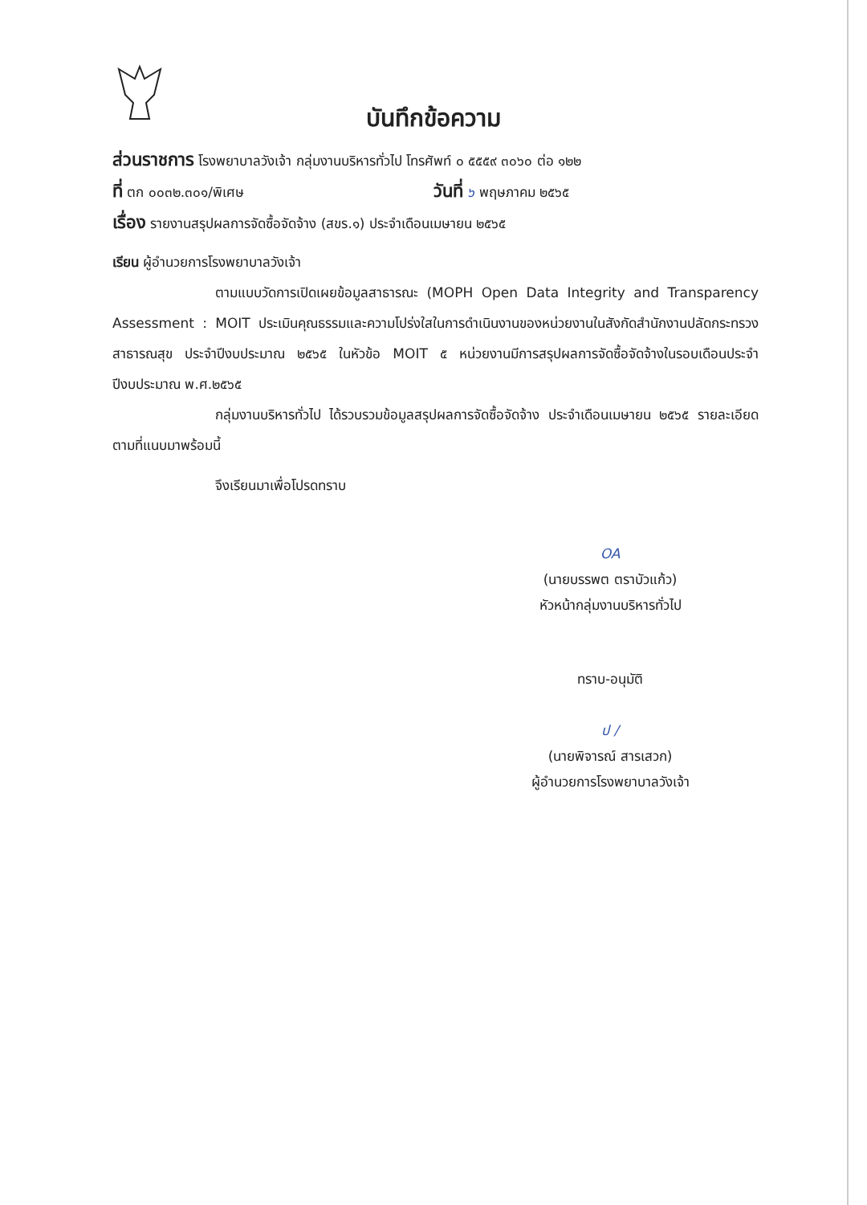บันทึกข้อความ
ส่วนราชการ โรงพยาบาลวังเจ้า กลุ่มงานบริหารทั่วไป โทรศัพท์ ๐ ๕๕๕๙ ๓๐๖๐ ต่อ ๑๒๒
ที่ ตก ๐๐๓๒.๓๐๑/พิเศษ วันที่ ๖ พฤษภาคม ๒๕๖๕
เรื่อง รายงานสรุปผลการจัดซื้อจัดจ้าง (สขร.๑) ประจำเดือนเมษายน ๒๕๖๕
เรียน ผู้อำนวยการโรงพยาบาลวังเจ้า
ตามแบบวัดการเปิดเผยข้อมูลสาธารณะ (MOPH Open Data Integrity and Transparency Assessment : MOIT ประเมินคุณธรรมและความโปร่งใสในการดำเนินงานของหน่วยงานในสังกัดสำนักงานปลัดกระทรวงสาธารณสุข ประจำปีงบประมาณ ๒๕๖๕ ในหัวข้อ MOIT ๕ หน่วยงานมีการสรุปผลการจัดซื้อจัดจ้างในรอบเดือนประจำปีงบประมาณ พ.ศ.๒๕๖๕
กลุ่มงานบริหารทั่วไป ได้รวบรวมข้อมูลสรุปผลการจัดซื้อจัดจ้าง ประจำเดือนเมษายน ๒๕๖๕ รายละเอียดตามที่แนบมาพร้อมนี้
จึงเรียนมาเพื่อโปรดทราบ
OA
(นายบรรพต ตราบัวแก้ว)
หัวหน้ากลุ่มงานบริหารทั่วไป
ทราบ-อนุมัติ
ป /
(นายพิจารณ์ สารเสวก)
ผู้อำนวยการโรงพยาบาลวังเจ้า